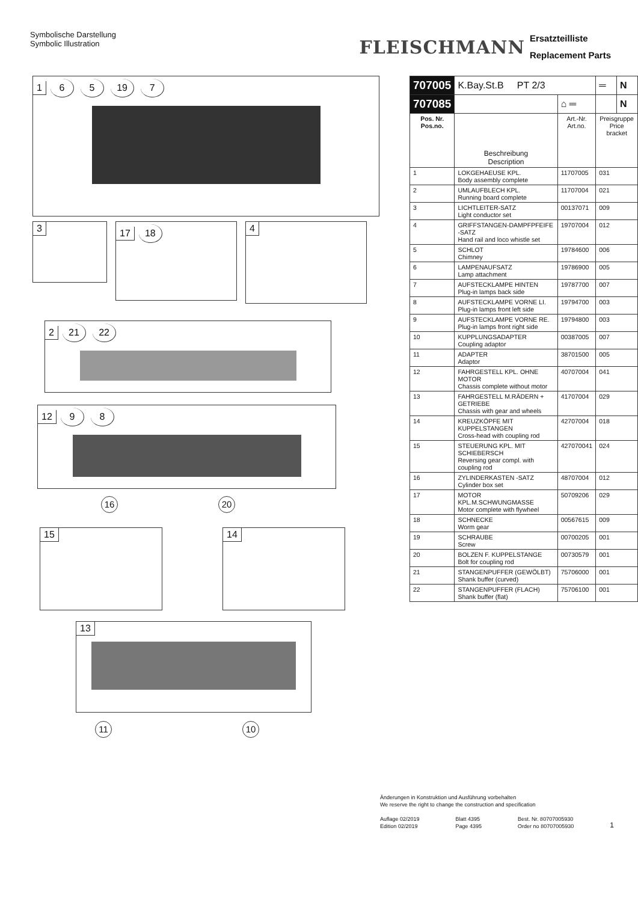Symbolische Darstellung
Symbolic Illustration
FLEISCHMANN
Ersatzteilliste
Replacement Parts
1 6 5 19 7
3
17 18
4
2 21 22
12 9 8
16 20
15 14
13
11 10
| 707005 | K.Bay.St.B PT 2/3 | | ═ | N |
| 707085 | | ⌂ ═ | | N |
| Pos. Nr. Pos.no. | Beschreibung Description | Art.-Nr. Art.no. | Preisgruppe Price bracket | |
| 1 | LOKGEHAEUSE KPL. Body assembly complete | 11707005 | 031 | |
| 2 | UMLAUFBLECH KPL. Running board complete | 11707004 | 021 | |
| 3 | LICHTLEITER-SATZ Light conductor set | 00137071 | 009 | |
| 4 | GRIFFSTANGEN-DAMPFPFEIFE -SATZ Hand rail and loco whistle set | 19707004 | 012 | |
| 5 | SCHLOT Chimney | 19784600 | 006 | |
| 6 | LAMPENAUFSATZ Lamp attachment | 19786900 | 005 | |
| 7 | AUFSTECKLAMPE HINTEN Plug-in lamps back side | 19787700 | 007 | |
| 8 | AUFSTECKLAMPE VORNE LI. Plug-in lamps front left side | 19794700 | 003 | |
| 9 | AUFSTECKLAMPE VORNE RE. Plug-in lamps front right side | 19794800 | 003 | |
| 10 | KUPPLUNGSADAPTER Coupling adaptor | 00387005 | 007 | |
| 11 | ADAPTER Adaptor | 38701500 | 005 | |
| 12 | FAHRGESTELL KPL. OHNE MOTOR Chassis complete without motor | 40707004 | 041 | |
| 13 | FAHRGESTELL M.RÄDERN + GETRIEBE Chassis with gear and wheels | 41707004 | 029 | |
| 14 | KREUZKÖPFE MIT KUPPELSTANGEN Cross-head with coupling rod | 42707004 | 018 | |
| 15 | STEUERUNG KPL. MIT SCHIEBERSCH Reversing gear compl. with coupling rod | 427070041 | 024 | |
| 16 | ZYLINDERKASTEN -SATZ Cylinder box set | 48707004 | 012 | |
| 17 | MOTOR KPL.M.SCHWUNGMASSE Motor complete with flywheel | 50709206 | 029 | |
| 18 | SCHNECKE Worm gear | 00567615 | 009 | |
| 19 | SCHRAUBE Screw | 00700205 | 001 | |
| 20 | BOLZEN F. KUPPELSTANGE Bolt for coupling rod | 00730579 | 001 | |
| 21 | STANGENPUFFER (GEWÖLBT) Shank buffer (curved) | 75706000 | 001 | |
| 22 | STANGENPUFFER (FLACH) Shank buffer (flat) | 75706100 | 001 | |
Änderungen in Konstruktion und Ausführung vorbehalten
We reserve the right to change the construction and specification
Auflage 02/2019
Edition 02/2019
Blatt 4395
Page 4395
Best. Nr. 80707005930
Order no 80707005930
1